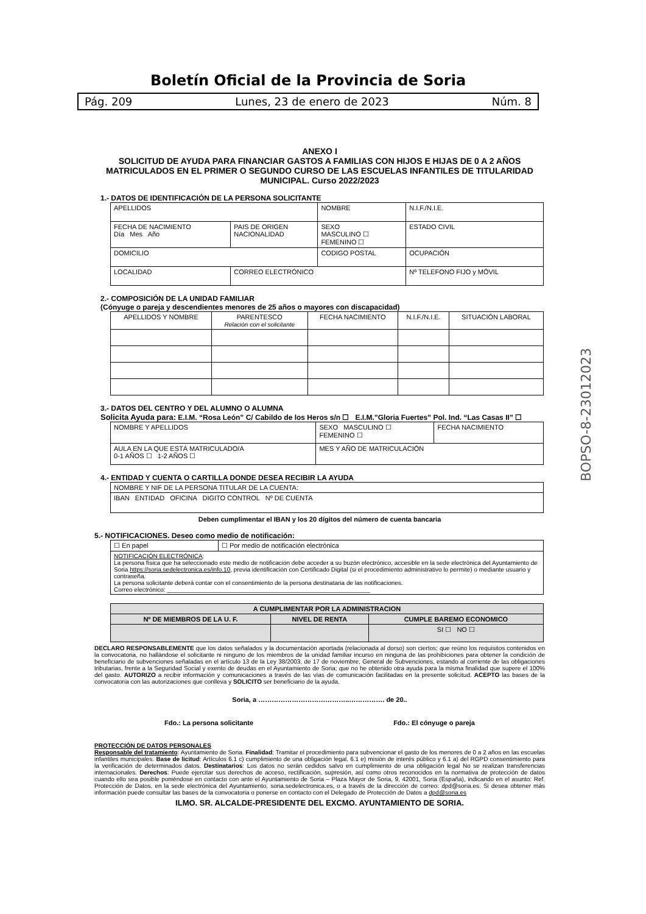Boletín Oficial de la Provincia de Soria
Pág. 209 Lunes, 23 de enero de 2023 Núm. 8
BOPSO-8-23012023
ANEXO I
SOLICITUD DE AYUDA PARA FINANCIAR GASTOS A FAMILIAS CON HIJOS E HIJAS DE 0 A 2 AÑOS MATRICULADOS EN EL PRIMER O SEGUNDO CURSO DE LAS ESCUELAS INFANTILES DE TITULARIDAD MUNICIPAL. Curso 2022/2023
1.- DATOS DE IDENTIFICACIÓN DE LA PERSONA SOLICITANTE
| APELLIDOS | | NOMBRE | N.I.F./N.I.E. |
| FECHA DE NACIMIENTO Día Mes Año | PAIS DE ORIGEN NACIONALIDAD | SEXO MASCULINO ☐ FEMENINO ☐ | ESTADO CIVIL |
| DOMICILIO | | CODIGO POSTAL | OCUPACIÓN |
| LOCALIDAD | CORREO ELECTRÓNICO | | Nº TELEFONO FIJO y MÓVIL |
2.- COMPOSICIÓN DE LA UNIDAD FAMILIAR
(Cónyuge o pareja y descendientes menores de 25 años o mayores con discapacidad)
| APELLIDOS Y NOMBRE | PARENTESCO Relación con el solicitante | FECHA NACIMIENTO | N.I.F./N.I.E. | SITUACIÓN LABORAL |
3.- DATOS DEL CENTRO Y DEL ALUMNO O ALUMNA
Solicita Ayuda para: E.I.M. “Rosa León” C/ Cabildo de los Heros s/n ☐ E.I.M.”Gloria Fuertes” Pol. Ind. “Las Casas II” ☐
| NOMBRE Y APELLIDOS | SEXO MASCULINO ☐ FEMENINO ☐ | FECHA NACIMIENTO |
| AULA EN LA QUE ESTÁ MATRICULADO/A 0-1 AÑOS ☐ 1-2 AÑOS ☐ | MES Y AÑO DE MATRICULACIÓN | |
4.- ENTIDAD Y CUENTA O CARTILLA DONDE DESEA RECIBIR LA AYUDA
| NOMBRE Y NIF DE LA PERSONA TITULAR DE LA CUENTA: |
| IBAN ENTIDAD OFICINA DIGITO CONTROL Nº DE CUENTA |
Deben cumplimentar el IBAN y los 20 dígitos del número de cuenta bancaria
5.- NOTIFICACIONES. Deseo como medio de notificación:
| ☐ En papel | ☐ Por medio de notificación electrónica |
| NOTIFICACIÓN ELECTRÓNICA : La persona física que ha seleccionado este medio de notificación debe acceder a su buzón electrónico, accesible en la sede electrónica del Ayuntamiento de Soria https://soria.sedelectronica.es/info.10 , previa identificación con Certificado Digital (si el procedimiento administrativo lo permite) o mediante usuario y contraseña. La persona solicitante deberá contar con el consentimiento de la persona destinataria de las notificaciones. Correo electrónico: ____________________________________________________________ | |
| A CUMPLIMENTAR POR LA ADMINISTRACION | | |
| --- | --- | --- |
| Nº DE MIEMBROS DE LA U. F. | NIVEL DE RENTA | CUMPLE BAREMO ECONOMICO |
| | | SI ☐ NO ☐ |
DECLARO RESPONSABLEMENTE que los datos señalados y la documentación aportada (relacionada al dorso) son ciertos; que reúno los requisitos contenidos en la convocatoria, no hallándose el solicitante ni ninguno de los miembros de la unidad familiar incurso en ninguna de las prohibiciones para obtener la condición de beneficiario de subvenciones señaladas en el artículo 13 de la Ley 38/2003, de 17 de noviembre, General de Subvenciones, estando al corriente de las obligaciones tributarias, frente a la Seguridad Social y exento de deudas en el Ayuntamiento de Soria; que no he obtenido otra ayuda para la misma finalidad que supere el 100% del gasto. AUTORIZO a recibir información y comunicaciones a través de las vías de comunicación facilitadas en la presente solicitud. ACEPTO las bases de la convocatoria con las autorizaciones que conlleva y SOLICITO ser beneficiario de la ayuda.
Soria, a …………………………………..……………. de 20..
Fdo.: La persona solicitante Fdo.: El cónyuge o pareja
PROTECCIÓN DE DATOS PERSONALES
Responsable del tratamiento: Ayuntamiento de Soria. Finalidad: Tramitar el procedimiento para subvencionar el gasto de los menores de 0 a 2 años en las escuelas infantiles municipales. Base de licitud: Artículos 6.1 c) cumplimiento de una obligación legal, 6.1 e) misión de interés público y 6.1 a) del RGPD consentimiento para la verificación de determinados datos. Destinatarios: Los datos no serán cedidos salvo en cumplimiento de una obligación legal No se realizan transferencias internacionales. Derechos: Puede ejercitar sus derechos de acceso, rectificación, supresión, así como otros reconocidos en la normativa de protección de datos cuando ello sea posible poniéndose en contacto con ante el Ayuntamiento de Soria – Plaza Mayor de Soria, 9, 42001, Soria (España), indicando en el asunto: Ref. Protección de Datos, en la sede electrónica del Ayuntamiento, soria.sedelectronica.es, o a través de la dirección de correo: dpd@soria.es. Si desea obtener más información puede consultar las bases de la convocatoria o ponerse en contacto con el Delegado de Protección de Datos a dpd@soria.es
ILMO. SR. ALCALDE-PRESIDENTE DEL EXCMO. AYUNTAMIENTO DE SORIA.